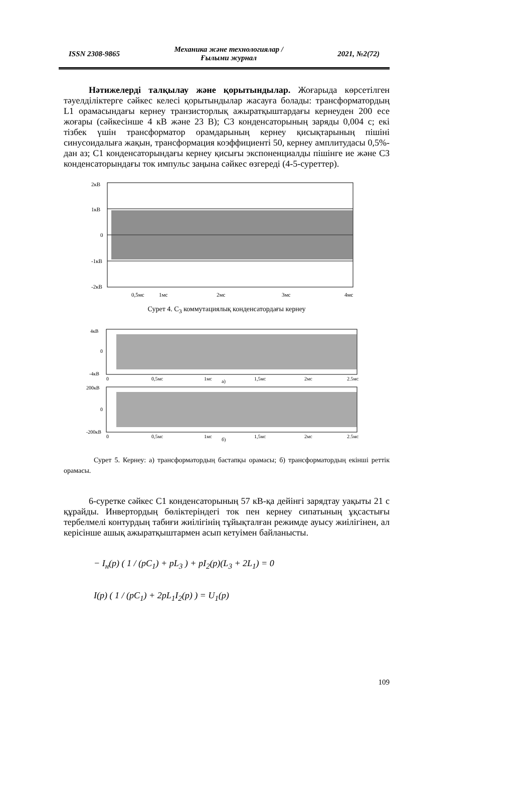ISSN 2308-9865 Механика және технологиялар /
Ғылыми журнал 2021, №2(72)
Нәтижелерді талқылау және қорытындылар. Жоғарыда көрсетілген тәуелділіктерге сәйкес келесі қорытындылар жасауға болады: трансформатордың L1 орамасындағы кернеу транзисторлық ажыратқыштардағы кернеуден 200 есе жоғары (сәйкесінше 4 кВ және 23 В); С3 конденсаторының заряды 0,004 с; екі тізбек үшін трансформатор орамдарының кернеу қисықтарының пішіні синусоидалыға жақын, трансформация коэффициенті 50, кернеу амплитудасы 0,5%-дан аз; С1 конденсаторындағы кернеу қисығы экспоненциалды пішінге ие және С3 конденсаторындағы ток импульс заңына сәйкес өзгереді (4-5-суреттер).
2кВ
1кВ
0
-1кВ
-2кВ
0,5мс
1мс
2мс
3мс
4мс
Сурет 4. С<sub>3</sub> коммутациялық конденсатордағы кернеу
4кВ
0
-4кВ
0
0,5мс
1мс
1,5мс
2мс
2.5мс
а)
200кВ
0
-200кВ
0
0,5мс
1мс
1,5мс
2мс
2.5мс
б)
Сурет 5. Кернеу: а) трансформатордың бастапқы орамасы; б) трансформатордың екінші реттік орамасы.
6-суретке сәйкес С1 конденсаторының 57 кВ-қа дейінгі зарядтау уақыты 21 с құрайды. Инвертордың бөліктеріндегі ток пен кернеу сипатының ұқсастығы тербелмелі контурдың табиғи жиілігінің тұйықталған режимде ауысу жиілігінен, ал керісінше ашық ажыратқыштармен асып кетуімен байланысты.
− I<sub>н</sub>(p) ( 1 / (pC<sub>1</sub>) + pL<sub>3</sub> ) + pI<sub>2</sub>(p)(L<sub>3</sub> + 2L<sub>1</sub>) = 0
I(p) ( 1 / (pC<sub>1</sub>) + 2pL<sub>1</sub>I<sub>2</sub>(p) ) = U<sub>1</sub>(p)
109